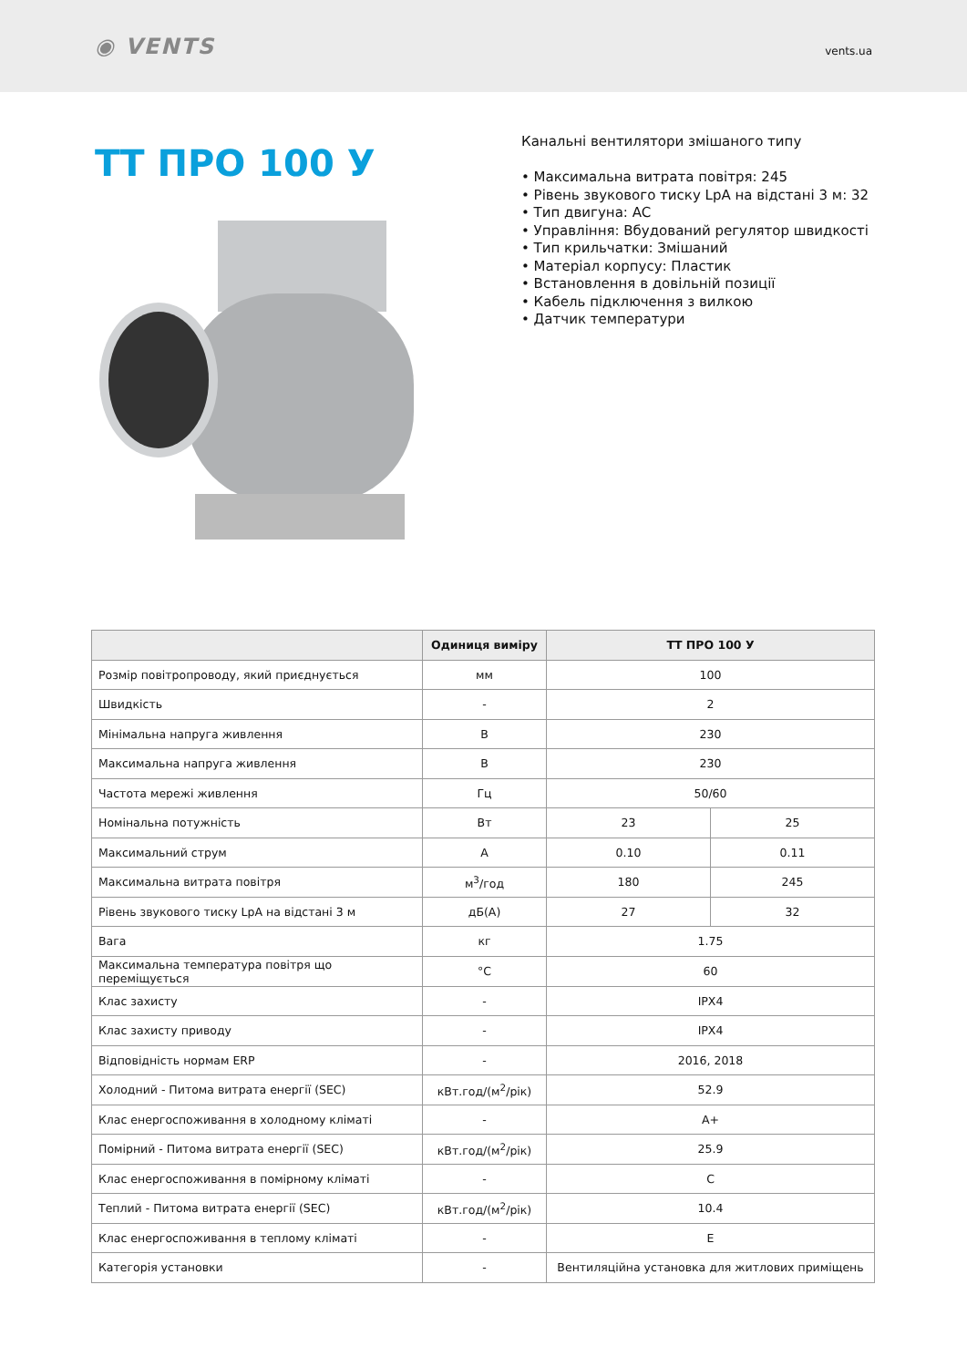◉ VENTS
vents.ua
ТТ ПРО 100 У
Канальні вентилятори змішаного типу
• Максимальна витрата повітря: 245
• Рівень звукового тиску LpA на відстані 3 м: 32
• Тип двигуна: AC
• Управління: Вбудований регулятор швидкості
• Тип крильчатки: Змішаний
• Матеріал корпусу: Пластик
• Встановлення в довільній позиції
• Кабель підключення з вилкою
• Датчик температури
| | Одиниця виміру | ТТ ПРО 100 У | |
| --- | --- | --- | --- |
| Розмір повітропроводу, який приєднується | мм | 100 | |
| Швидкість | - | 2 | |
| Мінімальна напруга живлення | В | 230 | |
| Максимальна напруга живлення | В | 230 | |
| Частота мережі живлення | Гц | 50/60 | |
| Номінальна потужність | Вт | 23 | 25 |
| Максимальний струм | А | 0.10 | 0.11 |
| Максимальна витрата повітря | м<sup>3</sup>/год | 180 | 245 |
| Рівень звукового тиску LpA на відстані 3 м | дБ(А) | 27 | 32 |
| Вага | кг | 1.75 | |
| Максимальна температура повітря що переміщується | °C | 60 | |
| Клас захисту | - | IPX4 | |
| Клас захисту приводу | - | IPX4 | |
| Відповідність нормам ERP | - | 2016, 2018 | |
| Холодний - Питома витрата енергії (SEC) | кВт.год/(м<sup>2</sup>/рік) | 52.9 | |
| Клас енергоспоживання в холодному кліматі | - | A+ | |
| Помірний - Питома витрата енергії (SEC) | кВт.год/(м<sup>2</sup>/рік) | 25.9 | |
| Клас енергоспоживання в помірному кліматі | - | C | |
| Теплий - Питома витрата енергії (SEC) | кВт.год/(м<sup>2</sup>/рік) | 10.4 | |
| Клас енергоспоживання в теплому кліматі | - | E | |
| Категорія установки | - | Вентиляційна установка для житлових приміщень | |